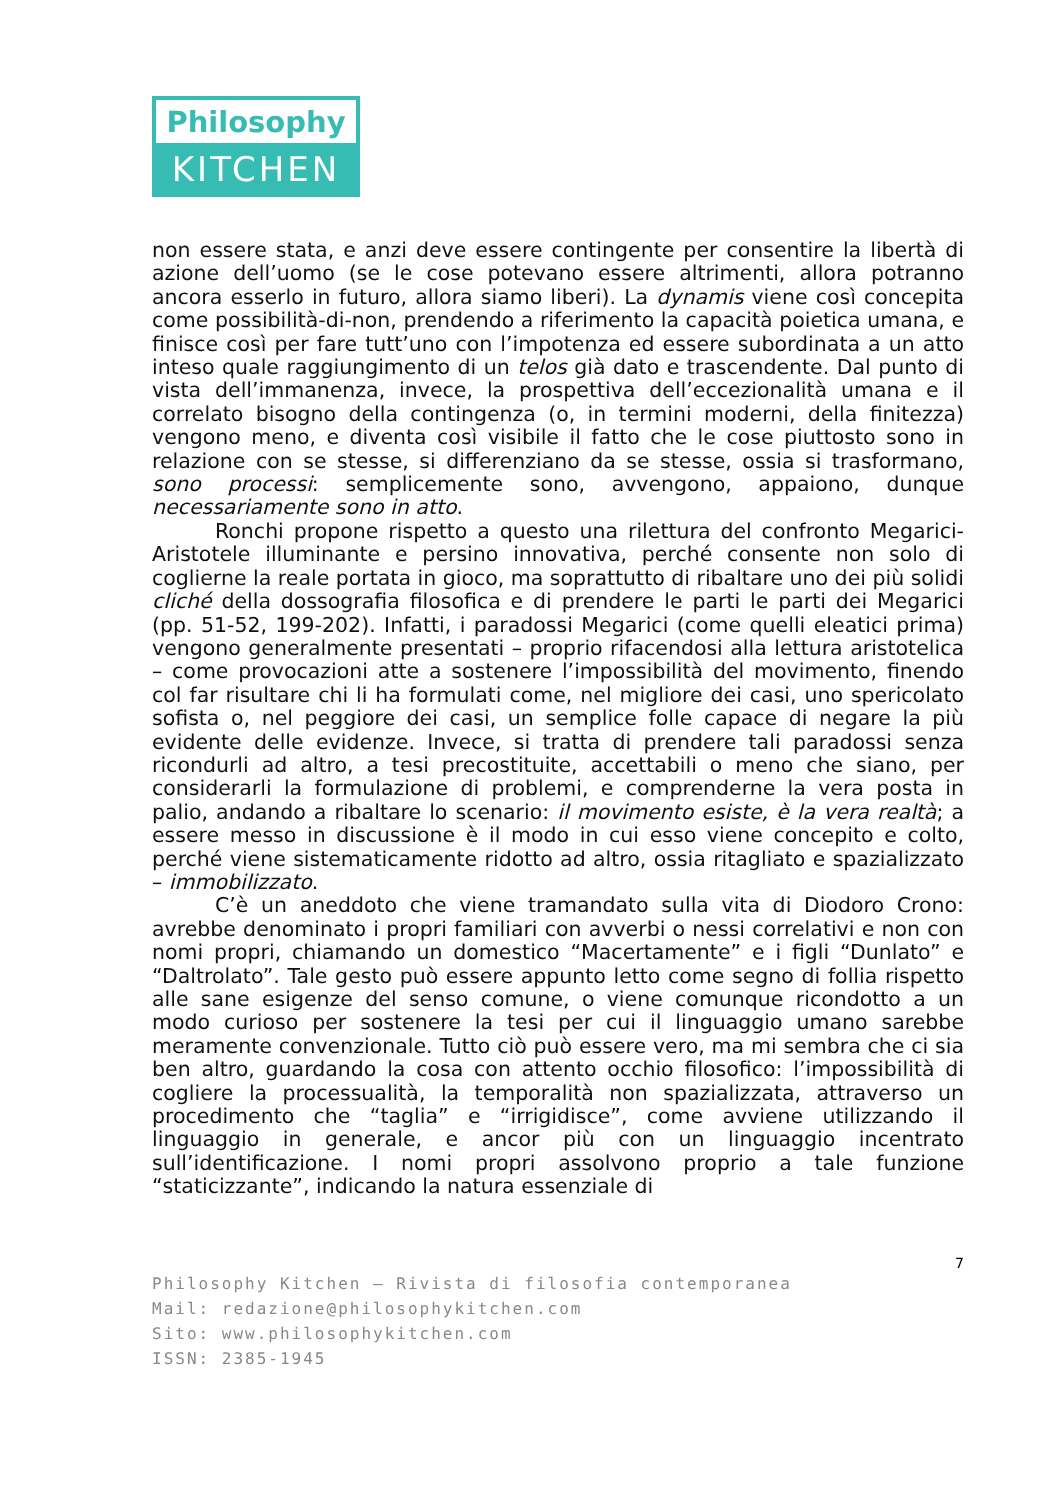Philosophy
KITCHEN
non essere stata, e anzi deve essere contingente per consentire la libertà di azione dell’uomo (se le cose potevano essere altrimenti, allora potranno ancora esserlo in futuro, allora siamo liberi). La dynamis viene così concepita come possibilità-di-non, prendendo a riferimento la capacità poietica umana, e finisce così per fare tutt’uno con l’impotenza ed essere subordinata a un atto inteso quale raggiungimento di un telos già dato e trascendente. Dal punto di vista dell’immanenza, invece, la prospettiva dell’eccezionalità umana e il correlato bisogno della contingenza (o, in termini moderni, della finitezza) vengono meno, e diventa così visibile il fatto che le cose piuttosto sono in relazione con se stesse, si differenziano da se stesse, ossia si trasformano, sono processi: semplicemente sono, avvengono, appaiono, dunque necessariamente sono in atto.
Ronchi propone rispetto a questo una rilettura del confronto Megarici-Aristotele illuminante e persino innovativa, perché consente non solo di coglierne la reale portata in gioco, ma soprattutto di ribaltare uno dei più solidi cliché della dossografia filosofica e di prendere le parti le parti dei Megarici (pp. 51-52, 199-202). Infatti, i paradossi Megarici (come quelli eleatici prima) vengono generalmente presentati – proprio rifacendosi alla lettura aristotelica – come provocazioni atte a sostenere l’impossibilità del movimento, finendo col far risultare chi li ha formulati come, nel migliore dei casi, uno spericolato sofista o, nel peggiore dei casi, un semplice folle capace di negare la più evidente delle evidenze. Invece, si tratta di prendere tali paradossi senza ricondurli ad altro, a tesi precostituite, accettabili o meno che siano, per considerarli la formulazione di problemi, e comprenderne la vera posta in palio, andando a ribaltare lo scenario: il movimento esiste, è la vera realtà; a essere messo in discussione è il modo in cui esso viene concepito e colto, perché viene sistematicamente ridotto ad altro, ossia ritagliato e spazializzato – immobilizzato.
C’è un aneddoto che viene tramandato sulla vita di Diodoro Crono: avrebbe denominato i propri familiari con avverbi o nessi correlativi e non con nomi propri, chiamando un domestico “Macertamente” e i figli “Dunlato” e “Daltrolato”. Tale gesto può essere appunto letto come segno di follia rispetto alle sane esigenze del senso comune, o viene comunque ricondotto a un modo curioso per sostenere la tesi per cui il linguaggio umano sarebbe meramente convenzionale. Tutto ciò può essere vero, ma mi sembra che ci sia ben altro, guardando la cosa con attento occhio filosofico: l’impossibilità di cogliere la processualità, la temporalità non spazializzata, attraverso un procedimento che “taglia” e “irrigidisce”, come avviene utilizzando il linguaggio in generale, e ancor più con un linguaggio incentrato sull’identificazione. I nomi propri assolvono proprio a tale funzione “staticizzante”, indicando la natura essenziale di
7
Philosophy Kitchen – Rivista di filosofia contemporanea
Mail: redazione@philosophykitchen.com
Sito: www.philosophykitchen.com
ISSN: 2385-1945